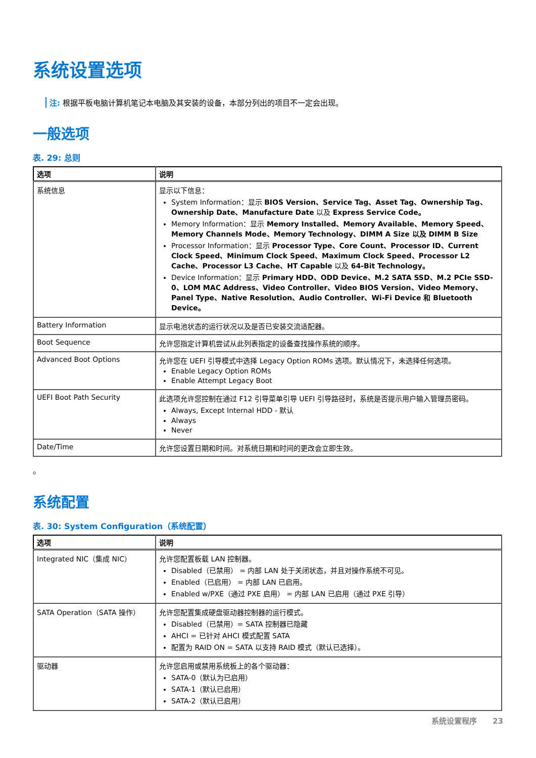系统设置选项
注: 根据平板电脑计算机笔记本电脑及其安装的设备，本部分列出的项目不一定会出现。
一般选项
表. 29: 总则
| 选项 | 说明 |
| --- | --- |
| 系统信息 | 显示以下信息： System Information：显示 BIOS Version、Service Tag、Asset Tag、Ownership Tag、Ownership Date、Manufacture Date 以及 Express Service Code。 Memory Information：显示 Memory Installed、Memory Available、Memory Speed、Memory Channels Mode、Memory Technology、DIMM A Size 以及 DIMM B Size Processor Information：显示 Processor Type、Core Count、Processor ID、Current Clock Speed、Minimum Clock Speed、Maximum Clock Speed、Processor L2 Cache、Processor L3 Cache、HT Capable 以及 64-Bit Technology。 Device Information：显示 Primary HDD、ODD Device、M.2 SATA SSD、M.2 PCIe SSD-0、LOM MAC Address、Video Controller、Video BIOS Version、Video Memory、Panel Type、Native Resolution、Audio Controller、Wi-Fi Device 和 Bluetooth Device。 |
| Battery Information | 显示电池状态的运行状况以及是否已安装交流适配器。 |
| Boot Sequence | 允许您指定计算机尝试从此列表指定的设备查找操作系统的顺序。 |
| Advanced Boot Options | 允许您在 UEFI 引导模式中选择 Legacy Option ROMs 选项。默认情况下，未选择任何选项。 Enable Legacy Option ROMs Enable Attempt Legacy Boot |
| UEFI Boot Path Security | 此选项允许您控制在通过 F12 引导菜单引导 UEFI 引导路径时，系统是否提示用户输入管理员密码。 Always, Except Internal HDD - 默认 Always Never |
| Date/Time | 允许您设置日期和时间。对系统日期和时间的更改会立即生效。 |
。
系统配置
表. 30: System Configuration（系统配置）
| 选项 | 说明 |
| --- | --- |
| Integrated NIC（集成 NIC） | 允许您配置板载 LAN 控制器。 Disabled（已禁用） = 内部 LAN 处于关闭状态，并且对操作系统不可见。 Enabled（已启用） = 内部 LAN 已启用。 Enabled w/PXE（通过 PXE 启用） = 内部 LAN 已启用（通过 PXE 引导） |
| SATA Operation（SATA 操作） | 允许您配置集成硬盘驱动器控制器的运行模式。 Disabled（已禁用）= SATA 控制器已隐藏 AHCI = 已针对 AHCI 模式配置 SATA 配置为 RAID ON = SATA 以支持 RAID 模式（默认已选择）。 |
| 驱动器 | 允许您启用或禁用系统板上的各个驱动器： SATA-0（默认为已启用） SATA-1（默认已启用） SATA-2（默认已启用） |
系统设置程序 23